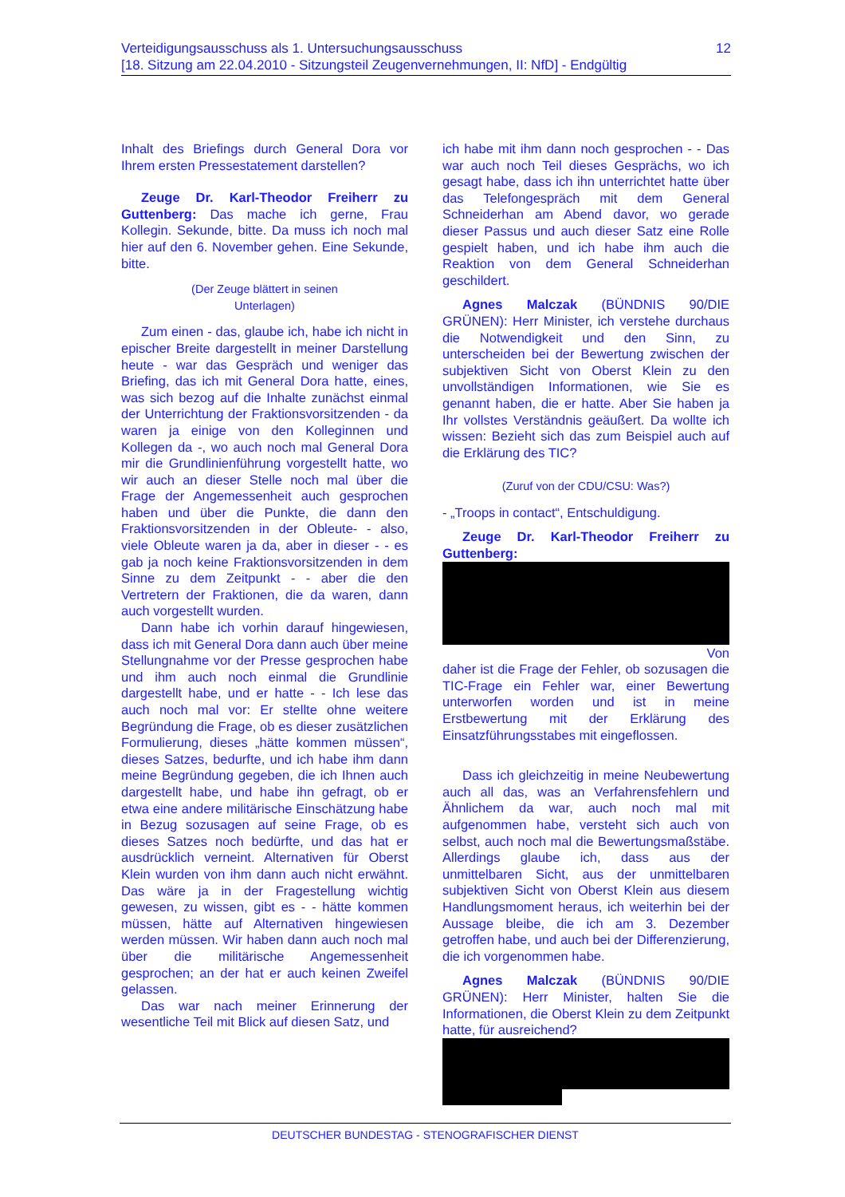Verteidigungsausschuss als 1. Untersuchungsausschuss
[18. Sitzung am 22.04.2010 - Sitzungsteil Zeugenvernehmungen, II: NfD] - Endgültig
12
Inhalt des Briefings durch General Dora vor Ihrem ersten Pressestatement darstellen?
Zeuge Dr. Karl-Theodor Freiherr zu Guttenberg: Das mache ich gerne, Frau Kollegin. Sekunde, bitte. Da muss ich noch mal hier auf den 6. November gehen. Eine Sekunde, bitte.
(Der Zeuge blättert in seinen
Unterlagen)
Zum einen - das, glaube ich, habe ich nicht in epischer Breite dargestellt in meiner Darstellung heute - war das Gespräch und weniger das Briefing, das ich mit General Dora hatte, eines, was sich bezog auf die Inhalte zunächst einmal der Unterrichtung der Fraktionsvorsitzenden - da waren ja einige von den Kolleginnen und Kollegen da -, wo auch noch mal General Dora mir die Grundlinienführung vorgestellt hatte, wo wir auch an dieser Stelle noch mal über die Frage der Angemessenheit auch gesprochen haben und über die Punkte, die dann den Fraktionsvorsitzenden in der Obleute- - also, viele Obleute waren ja da, aber in dieser - - es gab ja noch keine Fraktionsvorsitzenden in dem Sinne zu dem Zeitpunkt - - aber die den Vertretern der Fraktionen, die da waren, dann auch vorgestellt wurden.
Dann habe ich vorhin darauf hingewiesen, dass ich mit General Dora dann auch über meine Stellungnahme vor der Presse gesprochen habe und ihm auch noch einmal die Grundlinie dargestellt habe, und er hatte - - Ich lese das auch noch mal vor: Er stellte ohne weitere Begründung die Frage, ob es dieser zusätzlichen Formulierung, dieses „hätte kommen müssen“, dieses Satzes, bedurfte, und ich habe ihm dann meine Begründung gegeben, die ich Ihnen auch dargestellt habe, und habe ihn gefragt, ob er etwa eine andere militärische Einschätzung habe in Bezug sozusagen auf seine Frage, ob es dieses Satzes noch bedürfte, und das hat er ausdrücklich verneint. Alternativen für Oberst Klein wurden von ihm dann auch nicht erwähnt. Das wäre ja in der Fragestellung wichtig gewesen, zu wissen, gibt es - - hätte kommen müssen, hätte auf Alternativen hingewiesen werden müssen. Wir haben dann auch noch mal über die militärische Angemessenheit gesprochen; an der hat er auch keinen Zweifel gelassen.
Das war nach meiner Erinnerung der wesentliche Teil mit Blick auf diesen Satz, und
ich habe mit ihm dann noch gesprochen - - Das war auch noch Teil dieses Gesprächs, wo ich gesagt habe, dass ich ihn unterrichtet hatte über das Telefongespräch mit dem General Schneiderhan am Abend davor, wo gerade dieser Passus und auch dieser Satz eine Rolle gespielt haben, und ich habe ihm auch die Reaktion von dem General Schneiderhan geschildert.
Agnes Malczak (BÜNDNIS 90/DIE GRÜNEN): Herr Minister, ich verstehe durchaus die Notwendigkeit und den Sinn, zu unterscheiden bei der Bewertung zwischen der subjektiven Sicht von Oberst Klein zu den unvollständigen Informationen, wie Sie es genannt haben, die er hatte. Aber Sie haben ja Ihr vollstes Verständnis geäußert. Da wollte ich wissen: Bezieht sich das zum Beispiel auch auf die Erklärung des TIC?
(Zuruf von der CDU/CSU: Was?)
- „Troops in contact“, Entschuldigung.
Zeuge Dr. Karl-Theodor Freiherr zu Guttenberg:
Von
daher ist die Frage der Fehler, ob sozusagen die TIC-Frage ein Fehler war, einer Bewertung unterworfen worden und ist in meine Erstbewertung mit der Erklärung des Einsatzführungsstabes mit eingeflossen.
Dass ich gleichzeitig in meine Neubewertung auch all das, was an Verfahrensfehlern und Ähnlichem da war, auch noch mal mit aufgenommen habe, versteht sich auch von selbst, auch noch mal die Bewertungsmaßstäbe. Allerdings glaube ich, dass aus der unmittelbaren Sicht, aus der unmittelbaren subjektiven Sicht von Oberst Klein aus diesem Handlungsmoment heraus, ich weiterhin bei der Aussage bleibe, die ich am 3. Dezember getroffen habe, und auch bei der Differenzierung, die ich vorgenommen habe.
Agnes Malczak (BÜNDNIS 90/DIE GRÜNEN): Herr Minister, halten Sie die Informationen, die Oberst Klein zu dem Zeitpunkt hatte, für ausreichend?
DEUTSCHER BUNDESTAG - STENOGRAFISCHER DIENST